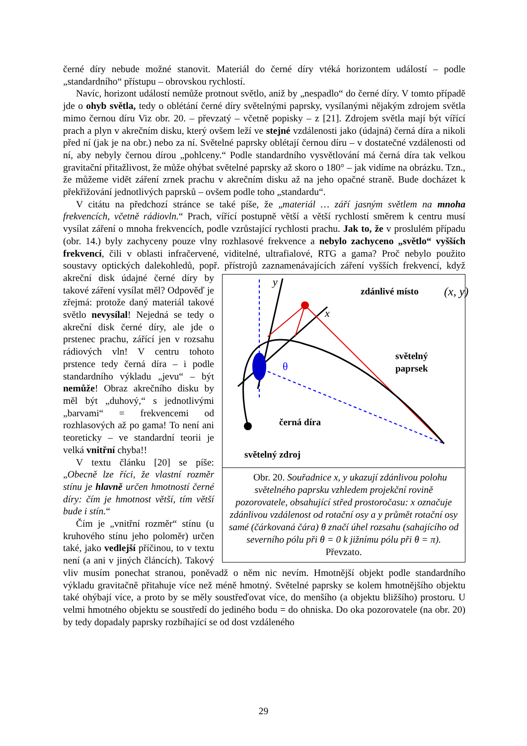černé díry nebude možné stanovit. Materiál do černé díry vtéká horizontem událostí – podle „standardního“ přístupu – obrovskou rychlostí.
Navíc, horizont událostí nemůže protnout světlo, aniž by „nespadlo“ do černé díry. V tomto případě jde o ohyb světla, tedy o oblétání černé díry světelnými paprsky, vysílanými nějakým zdrojem světla mimo černou díru Viz obr. 20. – převzatý – včetně popisky – z [21]. Zdrojem světla mají být vířící prach a plyn v akrečním disku, který ovšem leží ve stejné vzdálenosti jako (údajná) černá díra a nikoli před ní (jak je na obr.) nebo za ní. Světelné paprsky oblétají černou díru – v dostatečné vzdálenosti od ní, aby nebyly černou dírou „pohlceny.“ Podle standardního vysvětlování má černá díra tak velkou gravitační přitažlivost, že může ohýbat světelné paprsky až skoro o 180° – jak vidíme na obrázku. Tzn., že můžeme vidět záření zrnek prachu v akrečním disku až na jeho opačné straně. Bude docházet k překřižování jednotlivých paprsků – ovšem podle toho „standardu“.
V citátu na předchozí stránce se také píše, že „materiál … září jasným světlem na mnoha frekvencích, včetně rádiovln.“ Prach, vířící postupně větší a větší rychlostí směrem k centru musí vysílat záření o mnoha frekvencích, podle vzrůstající rychlosti prachu. Jak to, že v proslulém případu (obr. 14.) byly zachyceny pouze vlny rozhlasové frekvence a nebylo zachyceno „světlo“ vyšších frekvencí, čili v oblasti infračervené, viditelné, ultrafialové, RTG a gama? Proč nebylo použito soustavy optických dalekohledů, popř. přístrojů
y
x
zdánlivé místo
(x, y)
světelný
paprsek
θ
černá díra
světelný zdroj
Obr. 20. Souřadnice x, y ukazují zdánlivou polohu světelného paprsku vzhledem projekční rovině pozorovatele, obsahující střed prostoročasu: x označuje zdánlivou vzdálenost od rotační osy a y průmět rotační osy samé (čárkovaná čára) θ značí úhel rozsahu (sahajícího od severního pólu při θ = 0 k jižnímu pólu při θ = π). Převzato. zaznamenávajících záření vyšších frekvencí, když akreční disk údajné černé díry by takové záření vysílat měl? Odpověď je zřejmá: protože daný materiál takové světlo nevysílal! Nejedná se tedy o akreční disk černé díry, ale jde o prstenec prachu, zářící jen v rozsahu rádiových vln! V centru tohoto prstence tedy černá díra – i podle standardního výkladu „jevu“ – být nemůže! Obraz akrečního disku by měl být „duhový,“ s jednotlivými „barvami“ = frekvencemi od rozhlasových až po gama! To není ani teoreticky – ve standardní teorii je velká vnitřní chyba!!
V textu článku [20] se píše: „Obecně lze říci, že vlastní rozměr stínu je hlavně určen hmotností černé díry: čím je hmotnost větší, tím větší bude i stín.“
Čím je „vnitřní rozměr“ stínu (u kruhového stínu jeho poloměr) určen také, jako vedlejší příčinou, to v textu není (a ani v jiných článcích). Takový vliv musím ponechat stranou, poněvadž o něm nic nevím. Hmotnější objekt podle standardního výkladu gravitačně přitahuje více než méně hmotný. Světelné paprsky se kolem hmotnějšího objektu také ohýbají více, a proto by se měly soustřeďovat více, do menšího (a objektu bližšího) prostoru. U velmi hmotného objektu se soustředí do jediného bodu = do ohniska. Do oka pozorovatele (na obr. 20) by tedy dopadaly paprsky rozbíhající se od dost vzdáleného
29